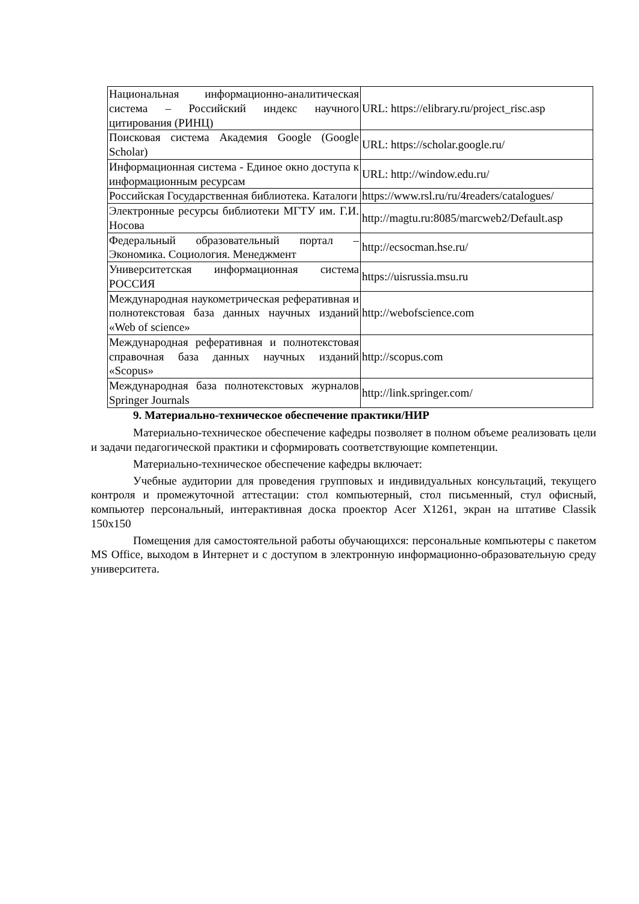| Национальная информационно-аналитическая система – Российский индекс научного цитирования (РИНЦ) | URL: https://elibrary.ru/project_risc.asp |
| Поисковая система Академия Google (Google Scholar) | URL: https://scholar.google.ru/ |
| Информационная система - Единое окно доступа к информационным ресурсам | URL: http://window.edu.ru/ |
| Российская Государственная библиотека. Каталоги | https://www.rsl.ru/ru/4readers/catalogues/ |
| Электронные ресурсы библиотеки МГТУ им. Г.И. Носова | http://magtu.ru:8085/marcweb2/Default.asp |
| Федеральный образовательный портал – Экономика. Социология. Менеджмент | http://ecsocman.hse.ru/ |
| Университетская информационная система РОССИЯ | https://uisrussia.msu.ru |
| Международная наукометрическая реферативная и полнотекстовая база данных научных изданий «Web of science» | http://webofscience.com |
| Международная реферативная и полнотекстовая справочная база данных научных изданий «Scopus» | http://scopus.com |
| Международная база полнотекстовых журналов Springer Journals | http://link.springer.com/ |
9. Материально-техническое обеспечение практики/НИР
Материально-техническое обеспечение кафедры позволяет в полном объеме реализовать цели и задачи педагогической практики и сформировать соответствующие компетенции.
Материально-техническое обеспечение кафедры включает:
Учебные аудитории для проведения групповых и индивидуальных консультаций, текущего контроля и промежуточной аттестации: стол компьютерный, стол письменный, стул офисный, компьютер персональный, интерактивная доска проектор Acer X1261, экран на штативе Classik 150х150
Помещения для самостоятельной работы обучающихся: персональные компьютеры с пакетом MS Office, выходом в Интернет и с доступом в электронную информационно-образовательную среду университета.